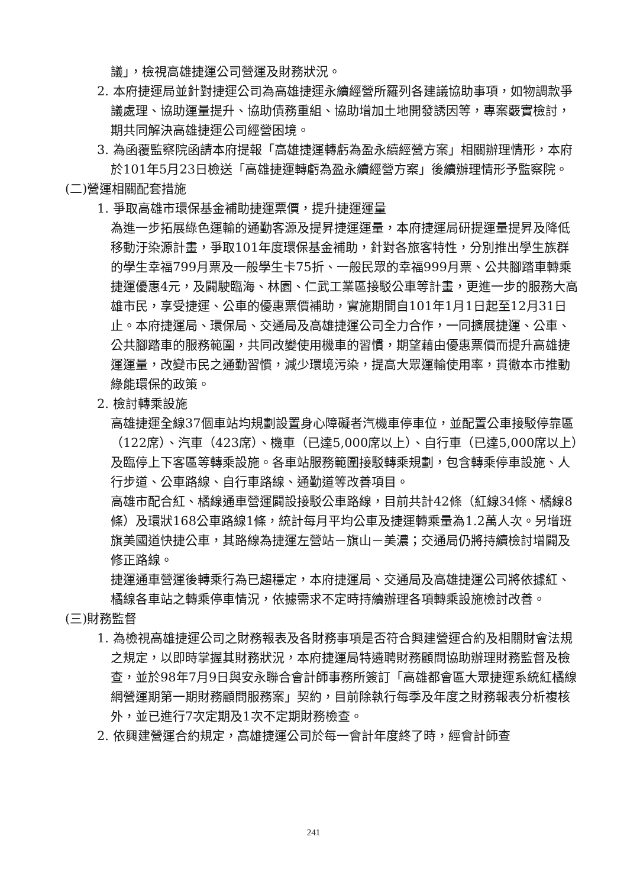議」，檢視高雄捷運公司營運及財務狀況。
2. 本府捷運局並針對捷運公司為高雄捷運永續經營所羅列各建議協助事項，如物調款爭議處理、協助運量提升、協助債務重組、協助增加土地開發誘因等，專案覈實檢討，期共同解決高雄捷運公司經營困境。
3. 為函覆監察院函請本府提報「高雄捷運轉虧為盈永續經營方案」相關辦理情形，本府於101年5月23日檢送「高雄捷運轉虧為盈永續經營方案」後續辦理情形予監察院。
(二)營運相關配套措施
1. 爭取高雄市環保基金補助捷運票價，提升捷運運量
為進一步拓展綠色運輸的通勤客源及提昇捷運運量，本府捷運局研提運量提昇及降低移動汙染源計畫，爭取101年度環保基金補助，針對各旅客特性，分別推出學生族群的學生幸福799月票及一般學生卡75折、一般民眾的幸福999月票、公共腳踏車轉乘捷運優惠4元，及闢駛臨海、林園、仁武工業區接駁公車等計畫，更進一步的服務大高雄市民，享受捷運、公車的優惠票價補助，實施期間自101年1月1日起至12月31日止。本府捷運局、環保局、交通局及高雄捷運公司全力合作，一同擴展捷運、公車、公共腳踏車的服務範圍，共同改變使用機車的習慣，期望藉由優惠票價而提升高雄捷運運量，改變市民之通勤習慣，減少環境污染，提高大眾運輸使用率，貫徹本市推動綠能環保的政策。
2. 檢討轉乘設施
高雄捷運全線37個車站均規劃設置身心障礙者汽機車停車位，並配置公車接駁停靠區（122席）、汽車（423席）、機車（已達5,000席以上）、自行車（已達5,000席以上）及臨停上下客區等轉乘設施。各車站服務範圍接駁轉乘規劃，包含轉乘停車設施、人行步道、公車路線、自行車路線、通勤道等改善項目。
高雄市配合紅、橘線通車營運闢設接駁公車路線，目前共計42條（紅線34條、橘線8條）及環狀168公車路線1條，統計每月平均公車及捷運轉乘量為1.2萬人次。另增班旗美國道快捷公車，其路線為捷運左營站－旗山－美濃；交通局仍將持續檢討增闢及修正路線。
捷運通車營運後轉乘行為已趨穩定，本府捷運局、交通局及高雄捷運公司將依據紅、橘線各車站之轉乘停車情況，依據需求不定時持續辦理各項轉乘設施檢討改善。
(三)財務監督
1. 為檢視高雄捷運公司之財務報表及各財務事項是否符合興建營運合約及相關財會法規之規定，以即時掌握其財務狀況，本府捷運局特遴聘財務顧問協助辦理財務監督及檢查，並於98年7月9日與安永聯合會計師事務所簽訂「高雄都會區大眾捷運系統紅橘線網營運期第一期財務顧問服務案」契約，目前除執行每季及年度之財務報表分析複核外，並已進行7次定期及1次不定期財務檢查。
2. 依興建營運合約規定，高雄捷運公司於每一會計年度終了時，經會計師查
241